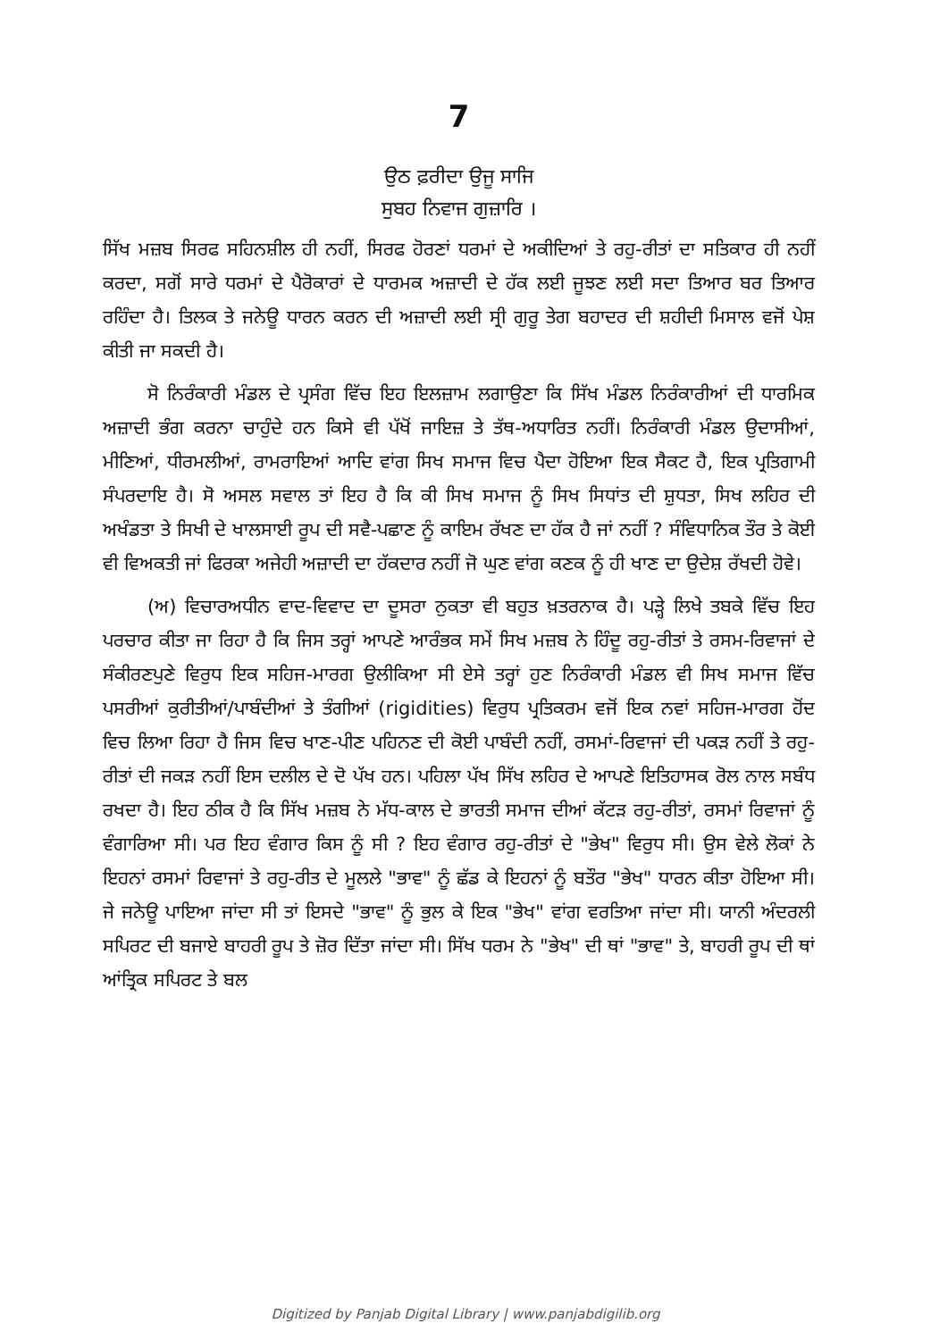7
ਉਠ ਫ਼ਰੀਦਾ ਉਜੂ ਸਾਜਿ
ਸੁਬਹ ਨਿਵਾਜ ਗੁਜ਼ਾਰਿ ।
ਸਿੱਖ ਮਜ਼ਬ ਸਿਰਫ ਸਹਿਨਸ਼ੀਲ ਹੀ ਨਹੀਂ, ਸਿਰਫ ਹੋਰਣਾਂ ਧਰਮਾਂ ਦੇ ਅਕੀਦਿਆਂ ਤੇ ਰਹੁ-ਰੀਤਾਂ ਦਾ ਸਤਿਕਾਰ ਹੀ ਨਹੀਂ ਕਰਦਾ, ਸਗੋਂ ਸਾਰੇ ਧਰਮਾਂ ਦੇ ਪੈਰੋਕਾਰਾਂ ਦੇ ਧਾਰਮਕ ਅਜ਼ਾਦੀ ਦੇ ਹੱਕ ਲਈ ਜੂਝਣ ਲਈ ਸਦਾ ਤਿਆਰ ਬਰ ਤਿਆਰ ਰਹਿੰਦਾ ਹੈ। ਤਿਲਕ ਤੇ ਜਨੇਊ ਧਾਰਨ ਕਰਨ ਦੀ ਅਜ਼ਾਦੀ ਲਈ ਸ੍ਰੀ ਗੁਰੂ ਤੇਗ ਬਹਾਦਰ ਦੀ ਸ਼ਹੀਦੀ ਮਿਸਾਲ ਵਜੋਂ ਪੇਸ਼ ਕੀਤੀ ਜਾ ਸਕਦੀ ਹੈ।
ਸੋ ਨਿਰੰਕਾਰੀ ਮੰਡਲ ਦੇ ਪ੍ਰਸੰਗ ਵਿੱਚ ਇਹ ਇਲਜ਼ਾਮ ਲਗਾਉਣਾ ਕਿ ਸਿੱਖ ਮੰਡਲ ਨਿਰੰਕਾਰੀਆਂ ਦੀ ਧਾਰਮਿਕ ਅਜ਼ਾਦੀ ਭੰਗ ਕਰਨਾ ਚਾਹੁੰਦੇ ਹਨ ਕਿਸੇ ਵੀ ਪੱਖੋਂ ਜਾਇਜ਼ ਤੇ ਤੱਥ-ਅਧਾਰਿਤ ਨਹੀਂ। ਨਿਰੰਕਾਰੀ ਮੰਡਲ ਉਦਾਸੀਆਂ, ਮੀਣਿਆਂ, ਧੀਰਮਲੀਆਂ, ਰਾਮਰਾਇਆਂ ਆਦਿ ਵਾਂਗ ਸਿਖ ਸਮਾਜ ਵਿਚ ਪੈਦਾ ਹੋਇਆ ਇਕ ਸੈਕਟ ਹੈ, ਇਕ ਪ੍ਰਤਿਗਾਮੀ ਸੰਪਰਦਾਇ ਹੈ। ਸੋ ਅਸਲ ਸਵਾਲ ਤਾਂ ਇਹ ਹੈ ਕਿ ਕੀ ਸਿਖ ਸਮਾਜ ਨੂੰ ਸਿਖ ਸਿਧਾਂਤ ਦੀ ਸ਼ੁਧਤਾ, ਸਿਖ ਲਹਿਰ ਦੀ ਅਖੰਡਤਾ ਤੇ ਸਿਖੀ ਦੇ ਖਾਲਸਾਈ ਰੂਪ ਦੀ ਸਵੈ-ਪਛਾਣ ਨੂੰ ਕਾਇਮ ਰੱਖਣ ਦਾ ਹੱਕ ਹੈ ਜਾਂ ਨਹੀਂ ? ਸੰਵਿਧਾਨਿਕ ਤੌਰ ਤੇ ਕੋਈ ਵੀ ਵਿਅਕਤੀ ਜਾਂ ਫਿਰਕਾ ਅਜੇਹੀ ਅਜ਼ਾਦੀ ਦਾ ਹੱਕਦਾਰ ਨਹੀਂ ਜੋ ਘੁਣ ਵਾਂਗ ਕਣਕ ਨੂੰ ਹੀ ਖਾਣ ਦਾ ਉਦੇਸ਼ ਰੱਖਦੀ ਹੋਵੇ।
(ਅ) ਵਿਚਾਰਅਧੀਨ ਵਾਦ-ਵਿਵਾਦ ਦਾ ਦੂਸਰਾ ਨੁਕਤਾ ਵੀ ਬਹੁਤ ਖ਼ਤਰਨਾਕ ਹੈ। ਪੜ੍ਹੇ ਲਿਖੇ ਤਬਕੇ ਵਿੱਚ ਇਹ ਪਰਚਾਰ ਕੀਤਾ ਜਾ ਰਿਹਾ ਹੈ ਕਿ ਜਿਸ ਤਰ੍ਹਾਂ ਆਪਣੇ ਆਰੰਭਕ ਸਮੇਂ ਸਿਖ ਮਜ਼ਬ ਨੇ ਹਿੰਦੂ ਰਹੁ-ਰੀਤਾਂ ਤੇ ਰਸਮ-ਰਿਵਾਜਾਂ ਦੇ ਸੰਕੀਰਣਪੁਣੇ ਵਿਰੁਧ ਇਕ ਸਹਿਜ-ਮਾਰਗ ਉਲੀਕਿਆ ਸੀ ਏਸੇ ਤਰ੍ਹਾਂ ਹੁਣ ਨਿਰੰਕਾਰੀ ਮੰਡਲ ਵੀ ਸਿਖ ਸਮਾਜ ਵਿੱਚ ਪਸਰੀਆਂ ਕੁਰੀਤੀਆਂ/ਪਾਬੰਦੀਆਂ ਤੇ ਤੰਗੀਆਂ (rigidities) ਵਿਰੁਧ ਪ੍ਰਤਿਕਰਮ ਵਜੋਂ ਇਕ ਨਵਾਂ ਸਹਿਜ-ਮਾਰਗ ਹੋਂਦ ਵਿਚ ਲਿਆ ਰਿਹਾ ਹੈ ਜਿਸ ਵਿਚ ਖਾਣ-ਪੀਣ ਪਹਿਨਣ ਦੀ ਕੋਈ ਪਾਬੰਦੀ ਨਹੀਂ, ਰਸਮਾਂ-ਰਿਵਾਜਾਂ ਦੀ ਪਕੜ ਨਹੀਂ ਤੇ ਰਹੁ-ਰੀਤਾਂ ਦੀ ਜਕੜ ਨਹੀਂ ਇਸ ਦਲੀਲ ਦੇ ਦੋ ਪੱਖ ਹਨ। ਪਹਿਲਾ ਪੱਖ ਸਿੱਖ ਲਹਿਰ ਦੇ ਆਪਣੇ ਇਤਿਹਾਸਕ ਰੋਲ ਨਾਲ ਸਬੰਧ ਰਖਦਾ ਹੈ। ਇਹ ਠੀਕ ਹੈ ਕਿ ਸਿੱਖ ਮਜ਼ਬ ਨੇ ਮੱਧ-ਕਾਲ ਦੇ ਭਾਰਤੀ ਸਮਾਜ ਦੀਆਂ ਕੱਟੜ ਰਹੁ-ਰੀਤਾਂ, ਰਸਮਾਂ ਰਿਵਾਜਾਂ ਨੂੰ ਵੰਗਾਰਿਆ ਸੀ। ਪਰ ਇਹ ਵੰਗਾਰ ਕਿਸ ਨੂੰ ਸੀ ? ਇਹ ਵੰਗਾਰ ਰਹੁ-ਰੀਤਾਂ ਦੇ "ਭੇਖ" ਵਿਰੁਧ ਸੀ। ਉਸ ਵੇਲੇ ਲੋਕਾਂ ਨੇ ਇਹਨਾਂ ਰਸਮਾਂ ਰਿਵਾਜਾਂ ਤੇ ਰਹੁ-ਰੀਤ ਦੇ ਮੂਲਲੇ "ਭਾਵ" ਨੂੰ ਛੱਡ ਕੇ ਇਹਨਾਂ ਨੂੰ ਬਤੌਰ "ਭੇਖ" ਧਾਰਨ ਕੀਤਾ ਹੋਇਆ ਸੀ। ਜੇ ਜਨੇਊ ਪਾਇਆ ਜਾਂਦਾ ਸੀ ਤਾਂ ਇਸਦੇ "ਭਾਵ" ਨੂੰ ਭੁਲ ਕੇ ਇਕ "ਭੇਖ" ਵਾਂਗ ਵਰਤਿਆ ਜਾਂਦਾ ਸੀ। ਯਾਨੀ ਅੰਦਰਲੀ ਸਪਿਰਟ ਦੀ ਬਜਾਏ ਬਾਹਰੀ ਰੂਪ ਤੇ ਜ਼ੋਰ ਦਿੱਤਾ ਜਾਂਦਾ ਸੀ। ਸਿੱਖ ਧਰਮ ਨੇ "ਭੇਖ" ਦੀ ਥਾਂ "ਭਾਵ" ਤੇ, ਬਾਹਰੀ ਰੂਪ ਦੀ ਥਾਂ ਆਂਤ੍ਰਿਕ ਸਪਿਰਟ ਤੇ ਬਲ
Digitized by Panjab Digital Library | www.panjabdigilib.org